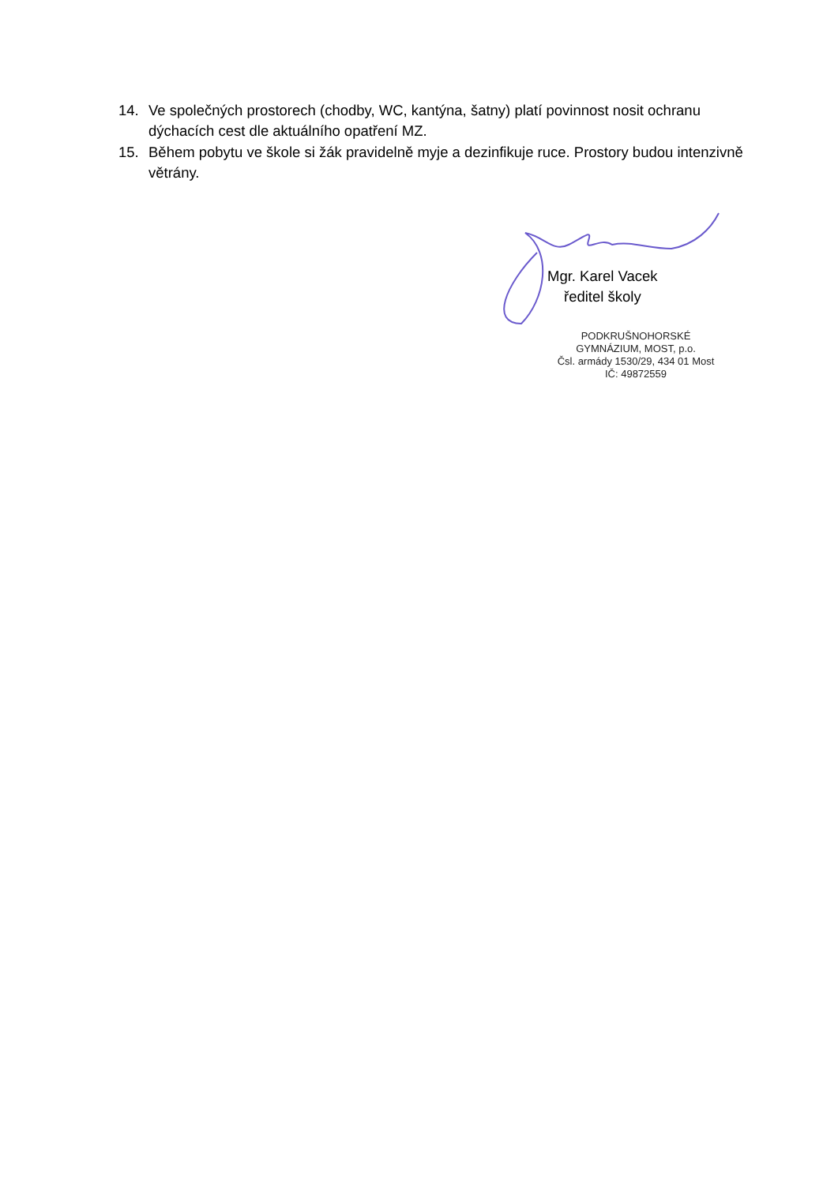14. Ve společných prostorech (chodby, WC, kantýna, šatny) platí povinnost nosit ochranu dýchacích cest dle aktuálního opatření MZ.
15. Během pobytu ve škole si žák pravidelně myje a dezinfikuje ruce. Prostory budou intenzivně větrány.
Mgr. Karel Vacek
ředitel školy
PODKRUŠNOHORSKÉ
GYMNÁZIUM, MOST, p.o.
Čsl. armády 1530/29, 434 01 Most
IČ: 49872559